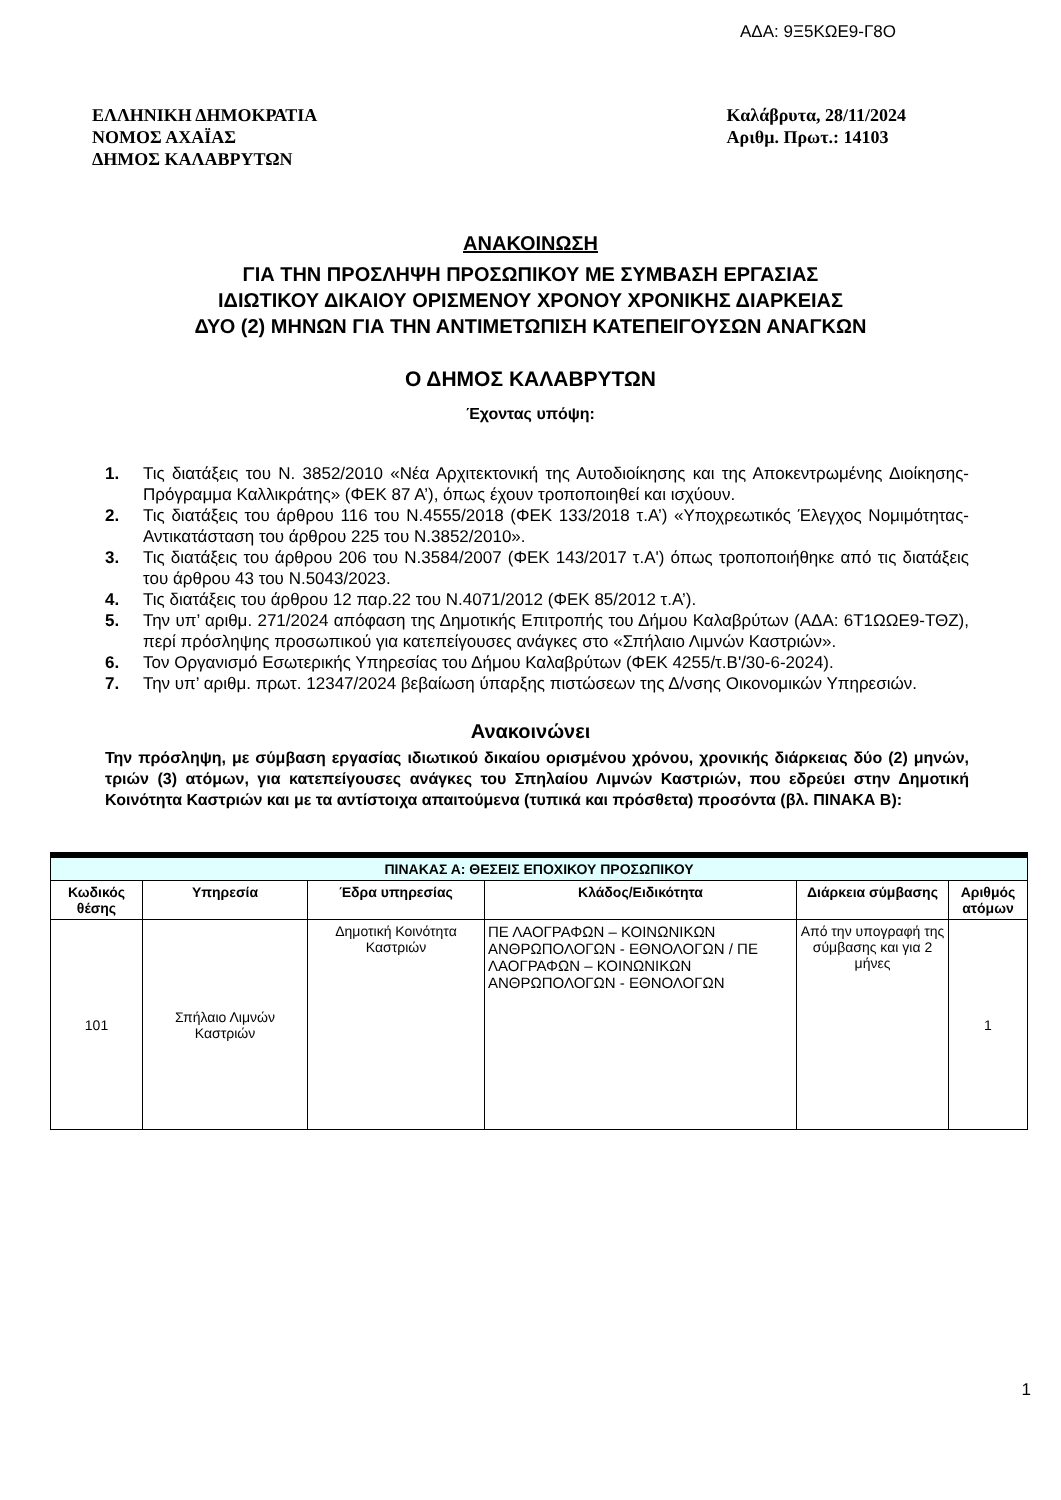ΑΔΑ: 9Ξ5ΚΩΕ9-Γ8Ο
ΕΛΛΗΝΙΚΗ ΔΗΜΟΚΡΑΤΙΑ
ΝΟΜΟΣ ΑΧΑΪΑΣ
ΔΗΜΟΣ ΚΑΛΑΒΡΥΤΩΝ
Καλάβρυτα, 28/11/2024
Αριθμ. Πρωτ.: 14103
ΑΝΑΚΟΙΝΩΣΗ
ΓΙΑ ΤΗΝ ΠΡΟΣΛΗΨΗ ΠΡΟΣΩΠΙΚΟΥ ΜΕ ΣΥΜΒΑΣΗ ΕΡΓΑΣΙΑΣ
ΙΔΙΩΤΙΚΟΥ ΔΙΚΑΙΟΥ ΟΡΙΣΜΕΝΟΥ ΧΡΟΝΟΥ ΧΡΟΝΙΚΗΣ ΔΙΑΡΚΕΙΑΣ
ΔΥΟ (2) ΜΗΝΩΝ ΓΙΑ ΤΗΝ ΑΝΤΙΜΕΤΩΠΙΣΗ ΚΑΤΕΠΕΙΓΟΥΣΩΝ ΑΝΑΓΚΩΝ
Ο ΔΗΜΟΣ ΚΑΛΑΒΡΥΤΩΝ
Έχοντας υπόψη:
1. Τις διατάξεις του Ν. 3852/2010 «Νέα Αρχιτεκτονική της Αυτοδιοίκησης και της Αποκεντρωμένης Διοίκησης- Πρόγραμμα Καλλικράτης» (ΦΕΚ 87 Α’), όπως έχουν τροποποιηθεί και ισχύουν.
2. Τις διατάξεις του άρθρου 116 του Ν.4555/2018 (ΦΕΚ 133/2018 τ.Α’) «Υποχρεωτικός Έλεγχος Νομιμότητας-Αντικατάσταση του άρθρου 225 του Ν.3852/2010».
3. Τις διατάξεις του άρθρου 206 του Ν.3584/2007 (ΦΕΚ 143/2017 τ.Α') όπως τροποποιήθηκε από τις διατάξεις του άρθρου 43 του Ν.5043/2023.
4. Τις διατάξεις του άρθρου 12 παρ.22 του Ν.4071/2012 (ΦΕΚ 85/2012 τ.Α’).
5. Την υπ’ αριθμ. 271/2024 απόφαση της Δημοτικής Επιτροπής του Δήμου Καλαβρύτων (ΑΔΑ: 6Τ1ΩΩΕ9-ΤΘΖ), περί πρόσληψης προσωπικού για κατεπείγουσες ανάγκες στο «Σπήλαιο Λιμνών Καστριών».
6. Τον Οργανισμό Εσωτερικής Υπηρεσίας του Δήμου Καλαβρύτων (ΦΕΚ 4255/τ.Β'/30-6-2024).
7. Την υπ’ αριθμ. πρωτ. 12347/2024 βεβαίωση ύπαρξης πιστώσεων της Δ/νσης Οικονομικών Υπηρεσιών.
Ανακοινώνει
Την πρόσληψη, με σύμβαση εργασίας ιδιωτικού δικαίου ορισμένου χρόνου, χρονικής διάρκειας δύο (2) μηνών, τριών (3) ατόμων, για κατεπείγουσες ανάγκες του Σπηλαίου Λιμνών Καστριών, που εδρεύει στην Δημοτική Κοινότητα Καστριών και με τα αντίστοιχα απαιτούμενα (τυπικά και πρόσθετα) προσόντα (βλ. ΠΙΝΑΚΑ Β):
| ΠΙΝΑΚΑΣ Α: ΘΕΣΕΙΣ ΕΠΟΧΙΚΟΥ ΠΡΟΣΩΠΙΚΟΥ | | | | | |
| --- | --- | --- | --- | --- | --- |
| Κωδικός θέσης | Υπηρεσία | Έδρα υπηρεσίας | Κλάδος/Ειδικότητα | Διάρκεια σύμβασης | Αριθμός ατόμων |
| 101 | Σπήλαιο Λιμνών Καστριών | Δημοτική Κοινότητα Καστριών | ΠΕ ΛΑΟΓΡΑΦΩΝ – ΚΟΙΝΩΝΙΚΩΝ ΑΝΘΡΩΠΟΛΟΓΩΝ - ΕΘΝΟΛΟΓΩΝ / ΠΕ ΛΑΟΓΡΑΦΩΝ – ΚΟΙΝΩΝΙΚΩΝ ΑΝΘΡΩΠΟΛΟΓΩΝ - ΕΘΝΟΛΟΓΩΝ | Από την υπογραφή της σύμβασης και για 2 μήνες | 1 |
1